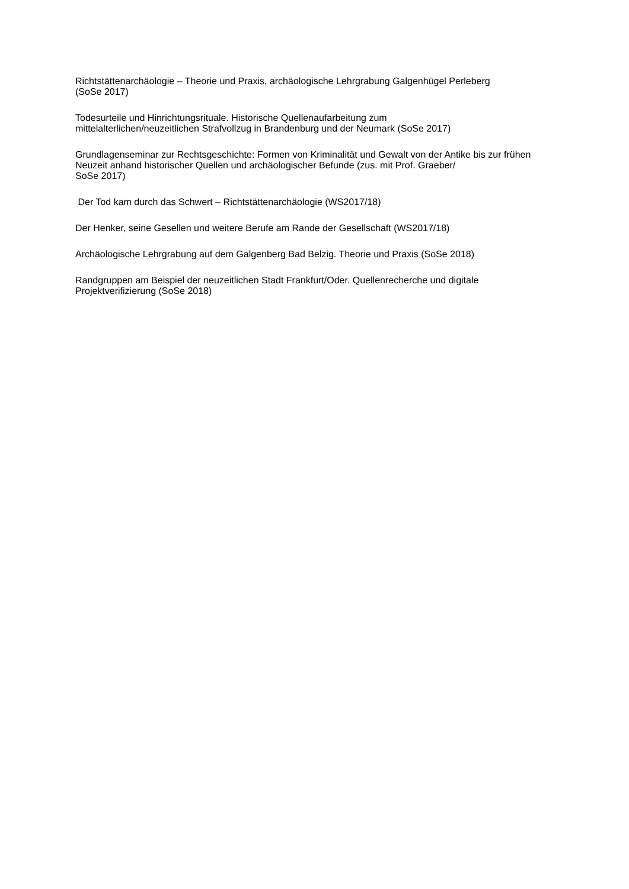Richtstättenarchäologie – Theorie und Praxis, archäologische Lehrgrabung Galgenhügel Perleberg
(SoSe 2017)
Todesurteile und Hinrichtungsrituale. Historische Quellenaufarbeitung zum
mittelalterlichen/neuzeitlichen Strafvollzug in Brandenburg und der Neumark (SoSe 2017)
Grundlagenseminar zur Rechtsgeschichte: Formen von Kriminalität und Gewalt von der Antike bis zur frühen Neuzeit anhand historischer Quellen und archäologischer Befunde (zus. mit Prof. Graeber/
SoSe 2017)
Der Tod kam durch das Schwert – Richtstättenarchäologie (WS2017/18)
Der Henker, seine Gesellen und weitere Berufe am Rande der Gesellschaft (WS2017/18)
Archäologische Lehrgrabung auf dem Galgenberg Bad Belzig. Theorie und Praxis (SoSe 2018)
Randgruppen am Beispiel der neuzeitlichen Stadt Frankfurt/Oder. Quellenrecherche und digitale
Projektverifizierung (SoSe 2018)